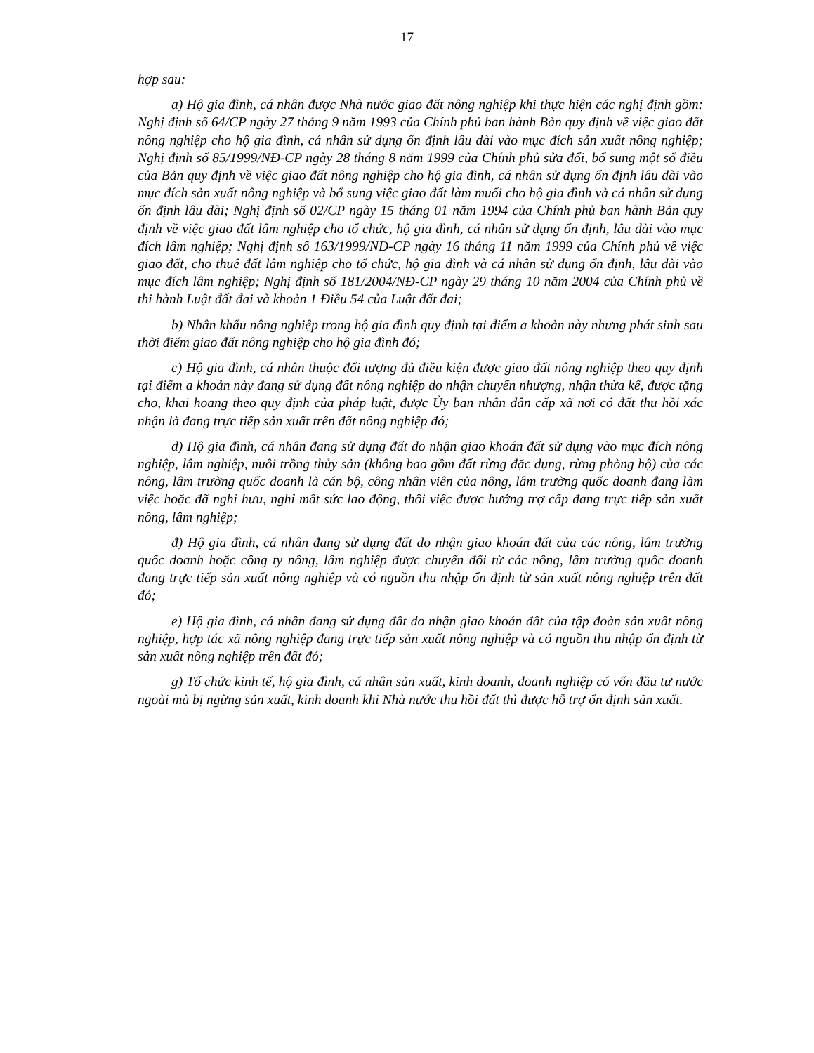17
hợp sau:
a) Hộ gia đình, cá nhân được Nhà nước giao đất nông nghiệp khi thực hiện các nghị định gồm: Nghị định số 64/CP ngày 27 tháng 9 năm 1993 của Chính phủ ban hành Bản quy định về việc giao đất nông nghiệp cho hộ gia đình, cá nhân sử dụng ổn định lâu dài vào mục đích sản xuất nông nghiệp; Nghị định số 85/1999/NĐ-CP ngày 28 tháng 8 năm 1999 của Chính phủ sửa đổi, bổ sung một số điều của Bản quy định về việc giao đất nông nghiệp cho hộ gia đình, cá nhân sử dụng ổn định lâu dài vào mục đích sản xuất nông nghiệp và bổ sung việc giao đất làm muối cho hộ gia đình và cá nhân sử dụng ổn định lâu dài; Nghị định số 02/CP ngày 15 tháng 01 năm 1994 của Chính phủ ban hành Bản quy định về việc giao đất lâm nghiệp cho tổ chức, hộ gia đình, cá nhân sử dụng ổn định, lâu dài vào mục đích lâm nghiệp; Nghị định số 163/1999/NĐ-CP ngày 16 tháng 11 năm 1999 của Chính phủ về việc giao đất, cho thuê đất lâm nghiệp cho tổ chức, hộ gia đình và cá nhân sử dụng ổn định, lâu dài vào mục đích lâm nghiệp; Nghị định số 181/2004/NĐ-CP ngày 29 tháng 10 năm 2004 của Chính phủ về thi hành Luật đất đai và khoản 1 Điều 54 của Luật đất đai;
b) Nhân khẩu nông nghiệp trong hộ gia đình quy định tại điểm a khoản này nhưng phát sinh sau thời điểm giao đất nông nghiệp cho hộ gia đình đó;
c) Hộ gia đình, cá nhân thuộc đối tượng đủ điều kiện được giao đất nông nghiệp theo quy định tại điểm a khoản này đang sử dụng đất nông nghiệp do nhận chuyển nhượng, nhận thừa kế, được tặng cho, khai hoang theo quy định của pháp luật, được Ủy ban nhân dân cấp xã nơi có đất thu hồi xác nhận là đang trực tiếp sản xuất trên đất nông nghiệp đó;
d) Hộ gia đình, cá nhân đang sử dụng đất do nhận giao khoán đất sử dụng vào mục đích nông nghiệp, lâm nghiệp, nuôi trồng thủy sản (không bao gồm đất rừng đặc dụng, rừng phòng hộ) của các nông, lâm trường quốc doanh là cán bộ, công nhân viên của nông, lâm trường quốc doanh đang làm việc hoặc đã nghỉ hưu, nghỉ mất sức lao động, thôi việc được hưởng trợ cấp đang trực tiếp sản xuất nông, lâm nghiệp;
đ) Hộ gia đình, cá nhân đang sử dụng đất do nhận giao khoán đất của các nông, lâm trường quốc doanh hoặc công ty nông, lâm nghiệp được chuyển đổi từ các nông, lâm trường quốc doanh đang trực tiếp sản xuất nông nghiệp và có nguồn thu nhập ổn định từ sản xuất nông nghiệp trên đất đó;
e) Hộ gia đình, cá nhân đang sử dụng đất do nhận giao khoán đất của tập đoàn sản xuất nông nghiệp, hợp tác xã nông nghiệp đang trực tiếp sản xuất nông nghiệp và có nguồn thu nhập ổn định từ sản xuất nông nghiệp trên đất đó;
g) Tổ chức kinh tế, hộ gia đình, cá nhân sản xuất, kinh doanh, doanh nghiệp có vốn đầu tư nước ngoài mà bị ngừng sản xuất, kinh doanh khi Nhà nước thu hồi đất thì được hỗ trợ ổn định sản xuất.